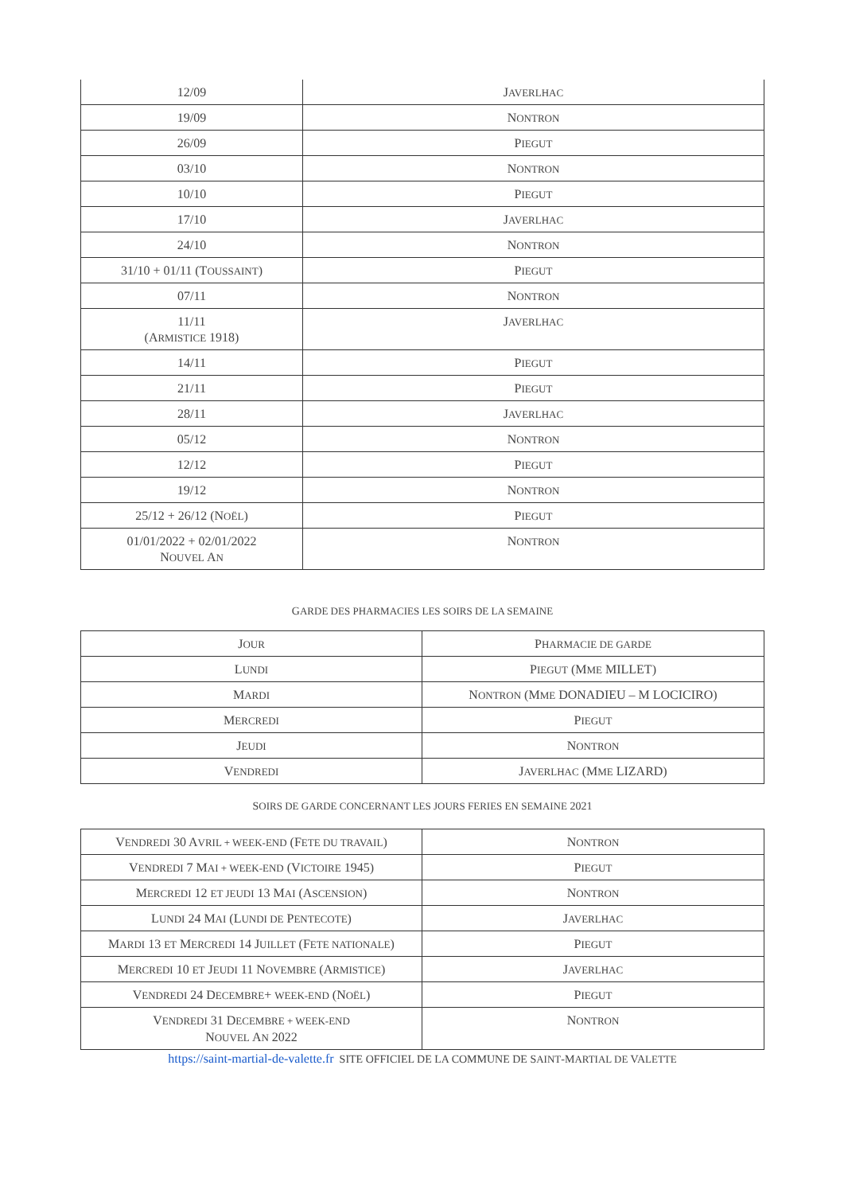| 12/09 | J AVERLHAC |
| 19/09 | N ONTRON |
| 26/09 | P IEGUT |
| 03/10 | N ONTRON |
| 10/10 | P IEGUT |
| 17/10 | J AVERLHAC |
| 24/10 | N ONTRON |
| 31/10 + 01/11 (T OUSSAINT ) | P IEGUT |
| 07/11 | N ONTRON |
| 11/11 (A RMISTICE 1918) | J AVERLHAC |
| 14/11 | P IEGUT |
| 21/11 | P IEGUT |
| 28/11 | J AVERLHAC |
| 05/12 | N ONTRON |
| 12/12 | P IEGUT |
| 19/12 | N ONTRON |
| 25/12 + 26/12 (N OËL ) | P IEGUT |
| 01/01/2022 + 02/01/2022 N OUVEL A N | N ONTRON |
GARDE DES PHARMACIES LES SOIRS DE LA SEMAINE
| J OUR | P HARMACIE DE GARDE |
| --- | --- |
| L UNDI | P IEGUT (M ME MILLET) |
| M ARDI | N ONTRON (M ME DONADIEU – M LOCICIRO) |
| M ERCREDI | P IEGUT |
| J EUDI | N ONTRON |
| V ENDREDI | J AVERLHAC (M ME LIZARD) |
SOIRS DE GARDE CONCERNANT LES JOURS FERIES EN SEMAINE 2021
| V ENDREDI 30 A VRIL + WEEK-END (F ETE DU TRAVAIL ) | N ONTRON |
| V ENDREDI 7 M AI + WEEK-END (V ICTOIRE 1945) | P IEGUT |
| M ERCREDI 12 ET JEUDI 13 M AI (A SCENSION ) | N ONTRON |
| L UNDI 24 M AI (L UNDI DE P ENTECOTE ) | J AVERLHAC |
| M ARDI 13 ET M ERCREDI 14 J UILLET (F ETE NATIONALE ) | P IEGUT |
| M ERCREDI 10 ET J EUDI 11 N OVEMBRE (A RMISTICE ) | J AVERLHAC |
| V ENDREDI 24 D ECEMBRE + WEEK-END (N OËL ) | P IEGUT |
| V ENDREDI 31 D ECEMBRE + WEEK-END N OUVEL A N 2022 | N ONTRON |
https://saint-martial-de-valette.fr SITE OFFICIEL DE LA COMMUNE DE SAINT-MARTIAL DE VALETTE